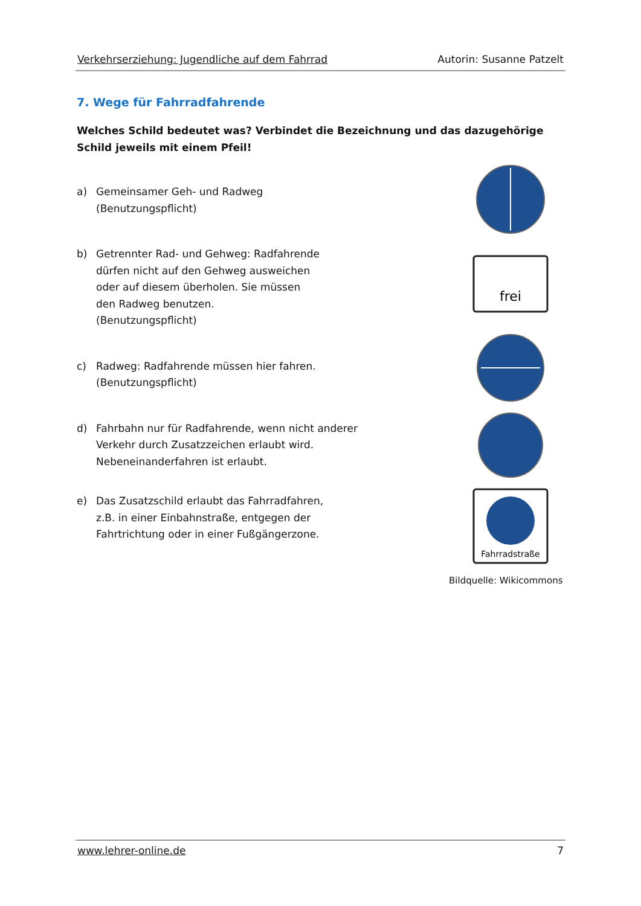Verkehrserziehung: Jugendliche auf dem Fahrrad Autorin: Susanne Patzelt
7. Wege für Fahrradfahrende
Welches Schild bedeutet was? Verbindet die Bezeichnung und das dazugehörige Schild jeweils mit einem Pfeil!
a) Gemeinsamer Geh- und Radweg
(Benutzungspflicht)
b) Getrennter Rad- und Gehweg: Radfahrende
dürfen nicht auf den Gehweg ausweichen
oder auf diesem überholen. Sie müssen
den Radweg benutzen.
(Benutzungspflicht)
c) Radweg: Radfahrende müssen hier fahren.
(Benutzungspflicht)
d) Fahrbahn nur für Radfahrende, wenn nicht anderer
Verkehr durch Zusatzzeichen erlaubt wird.
Nebeneinanderfahren ist erlaubt.
e) Das Zusatzschild erlaubt das Fahrradfahren,
z.B. in einer Einbahnstraße, entgegen der
Fahrtrichtung oder in einer Fußgängerzone.
frei
Fahrradstraße
Bildquelle: Wikicommons
www.lehrer-online.de 7